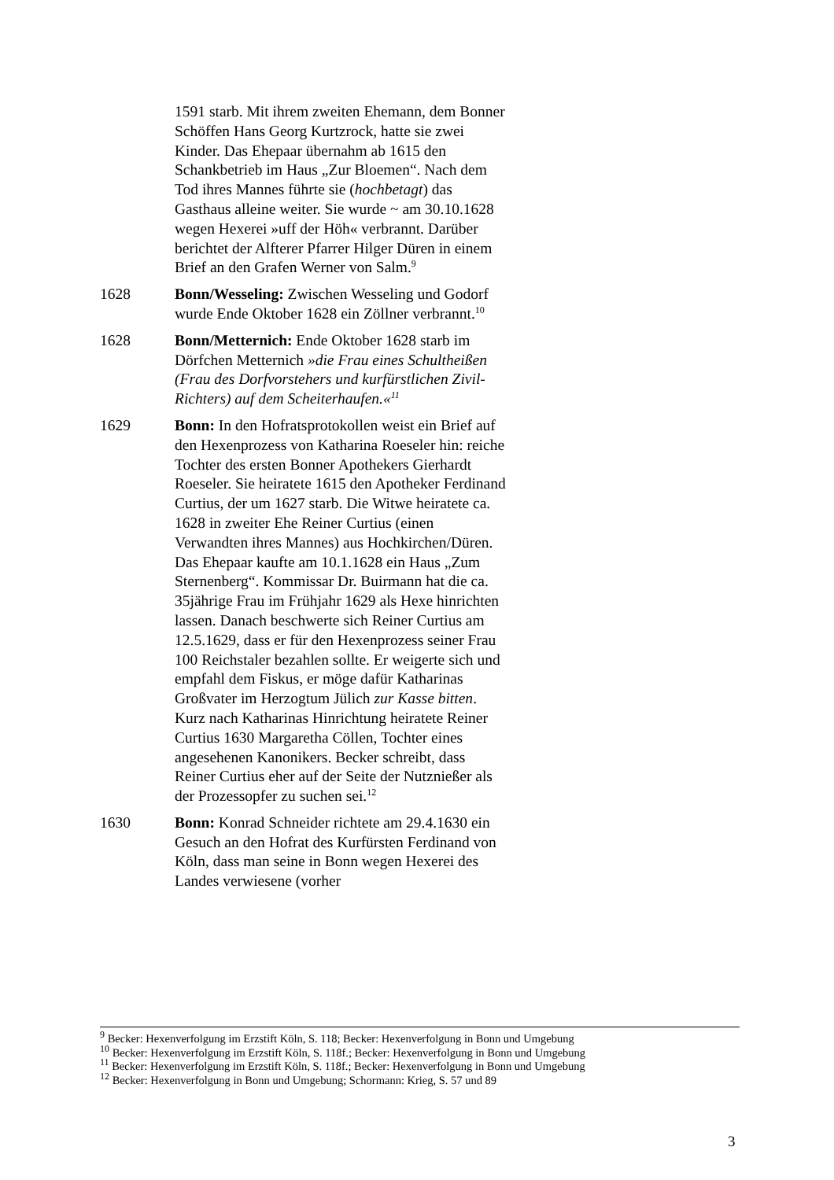1591 starb. Mit ihrem zweiten Ehemann, dem Bonner Schöffen Hans Georg Kurtzrock, hatte sie zwei Kinder. Das Ehepaar übernahm ab 1615 den Schankbetrieb im Haus „Zur Bloemen“. Nach dem Tod ihres Mannes führte sie (hochbetagt) das Gasthaus alleine weiter. Sie wurde ~ am 30.10.1628 wegen Hexerei »uff der Höh« verbrannt. Darüber berichtet der Alfterer Pfarrer Hilger Düren in einem Brief an den Grafen Werner von Salm.<sup>9</sup>
1628 Bonn/Wesseling: Zwischen Wesseling und Godorf wurde Ende Oktober 1628 ein Zöllner verbrannt.<sup>10</sup>
1628 Bonn/Metternich: Ende Oktober 1628 starb im Dörfchen Metternich »die Frau eines Schultheißen (Frau des Dorfvorstehers und kurfürstlichen Zivil-Richters) auf dem Scheiterhaufen.«<sup>11</sup>
1629 Bonn: In den Hofratsprotokollen weist ein Brief auf den Hexenprozess von Katharina Roeseler hin: reiche Tochter des ersten Bonner Apothekers Gierhardt Roeseler. Sie heiratete 1615 den Apotheker Ferdinand Curtius, der um 1627 starb. Die Witwe heiratete ca. 1628 in zweiter Ehe Reiner Curtius (einen Verwandten ihres Mannes) aus Hochkirchen/Düren. Das Ehepaar kaufte am 10.1.1628 ein Haus „Zum Sternenberg“. Kommissar Dr. Buirmann hat die ca. 35jährige Frau im Frühjahr 1629 als Hexe hinrichten lassen. Danach beschwerte sich Reiner Curtius am 12.5.1629, dass er für den Hexenprozess seiner Frau 100 Reichstaler bezahlen sollte. Er weigerte sich und empfahl dem Fiskus, er möge dafür Katharinas Großvater im Herzogtum Jülich zur Kasse bitten. Kurz nach Katharinas Hinrichtung heiratete Reiner Curtius 1630 Margaretha Cöllen, Tochter eines angesehenen Kanonikers. Becker schreibt, dass Reiner Curtius eher auf der Seite der Nutznießer als der Prozessopfer zu suchen sei.<sup>12</sup>
1630 Bonn: Konrad Schneider richtete am 29.4.1630 ein Gesuch an den Hofrat des Kurfürsten Ferdinand von Köln, dass man seine in Bonn wegen Hexerei des Landes verwiesene (vorher
<sup>9</sup> Becker: Hexenverfolgung im Erzstift Köln, S. 118; Becker: Hexenverfolgung in Bonn und Umgebung
<sup>10</sup> Becker: Hexenverfolgung im Erzstift Köln, S. 118f.; Becker: Hexenverfolgung in Bonn und Umgebung
<sup>11</sup> Becker: Hexenverfolgung im Erzstift Köln, S. 118f.; Becker: Hexenverfolgung in Bonn und Umgebung
<sup>12</sup> Becker: Hexenverfolgung in Bonn und Umgebung; Schormann: Krieg, S. 57 und 89
3